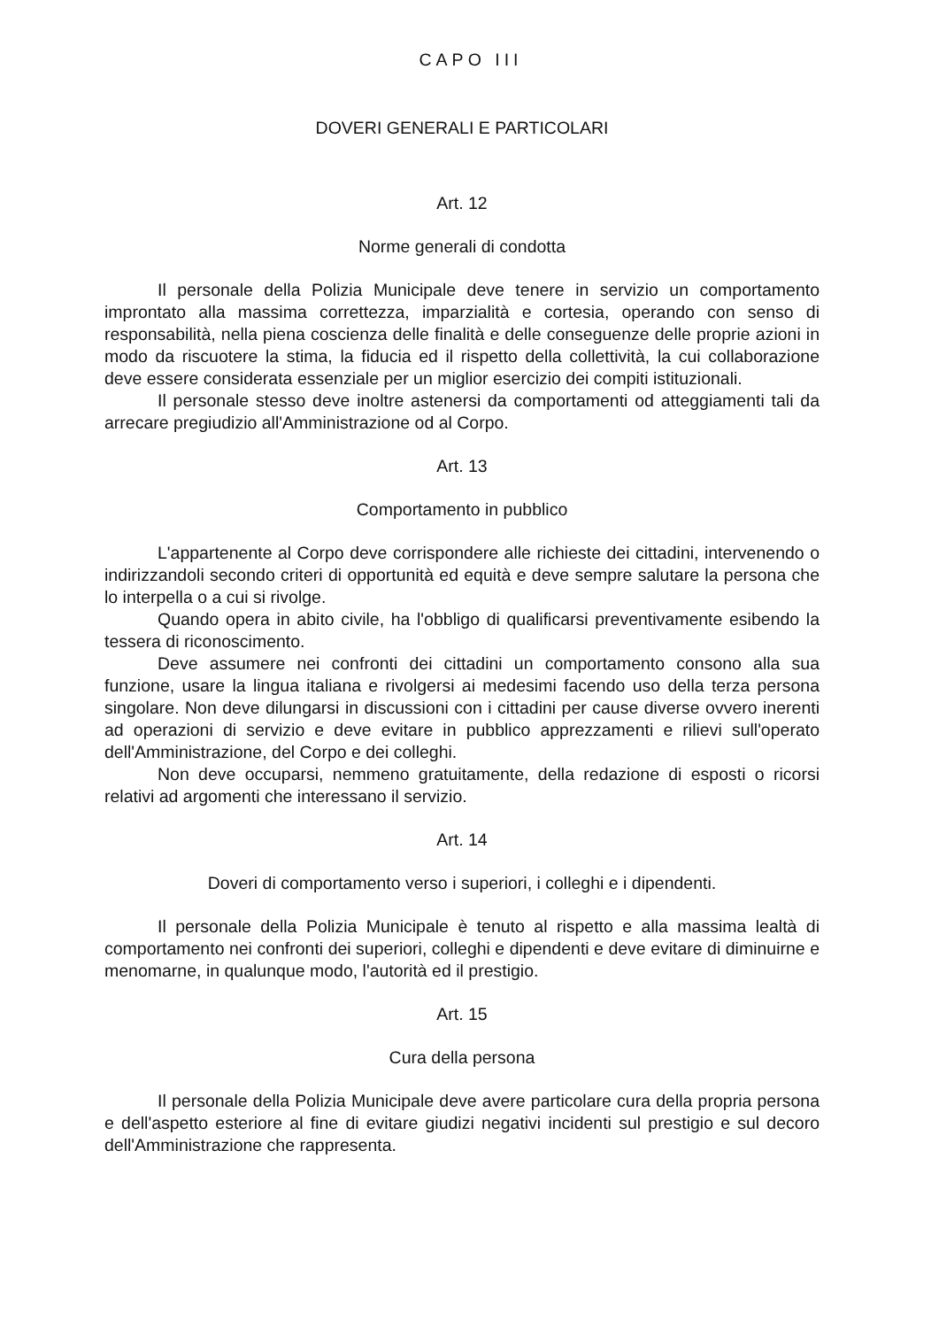CAPO III
DOVERI GENERALI E PARTICOLARI
Art. 12
Norme generali di condotta
Il personale della Polizia Municipale deve tenere in servizio un comportamento improntato alla massima correttezza, imparzialità e cortesia, operando con senso di responsabilità, nella piena coscienza delle finalità e delle conseguenze delle proprie azioni in modo da riscuotere la stima, la fiducia ed il rispetto della collettività, la cui collaborazione deve essere considerata essenziale per un miglior esercizio dei compiti istituzionali.
Il personale stesso deve inoltre astenersi da comportamenti od atteggiamenti tali da arrecare pregiudizio all'Amministrazione od al Corpo.
Art. 13
Comportamento in pubblico
L'appartenente al Corpo deve corrispondere alle richieste dei cittadini, intervenendo o indirizzandoli secondo criteri di opportunità ed equità e deve sempre salutare la persona che lo interpella o a cui si rivolge.
Quando opera in abito civile, ha l'obbligo di qualificarsi preventivamente esibendo la tessera di riconoscimento.
Deve assumere nei confronti dei cittadini un comportamento consono alla sua funzione, usare la lingua italiana e rivolgersi ai medesimi facendo uso della terza persona singolare. Non deve dilungarsi in discussioni con i cittadini per cause diverse ovvero inerenti ad operazioni di servizio e deve evitare in pubblico apprezzamenti e rilievi sull'operato dell'Amministrazione, del Corpo e dei colleghi.
Non deve occuparsi, nemmeno gratuitamente, della redazione di esposti o ricorsi relativi ad argomenti che interessano il servizio.
Art. 14
Doveri di comportamento verso i superiori, i colleghi e i dipendenti.
Il personale della Polizia Municipale è tenuto al rispetto e alla massima lealtà di comportamento nei confronti dei superiori, colleghi e dipendenti e deve evitare di diminuirne e menomarne, in qualunque modo, l'autorità ed il prestigio.
Art. 15
Cura della persona
Il personale della Polizia Municipale deve avere particolare cura della propria persona e dell'aspetto esteriore al fine di evitare giudizi negativi incidenti sul prestigio e sul decoro dell'Amministrazione che rappresenta.